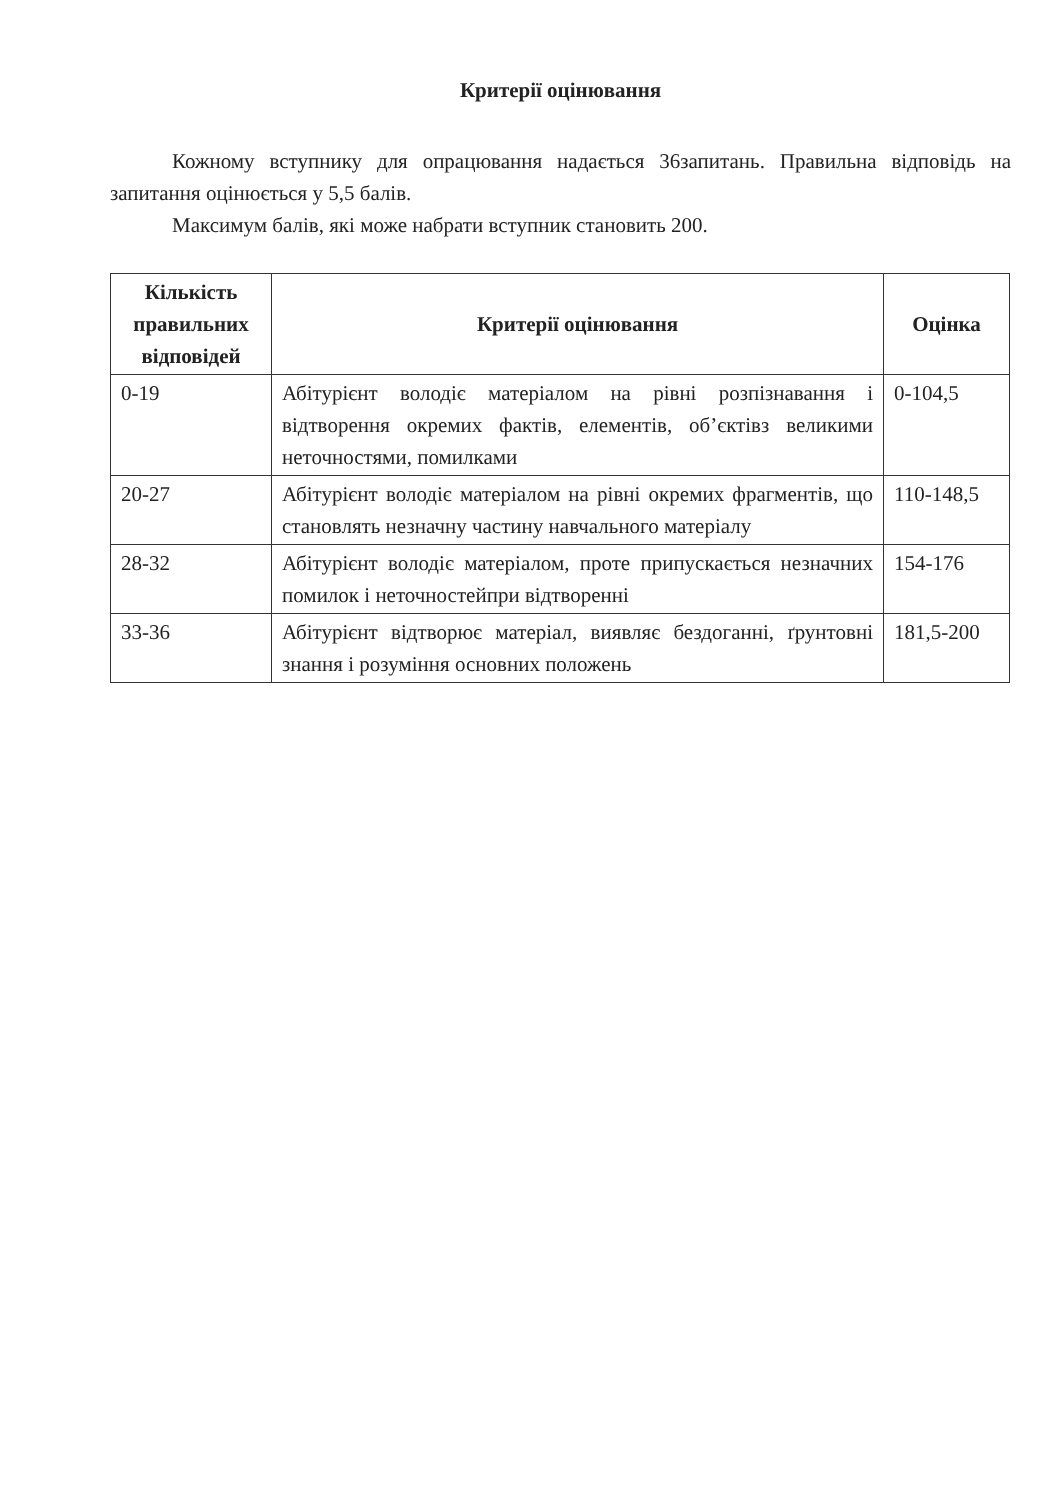Критерії оцінювання
Кожному вступнику для опрацювання надається 36запитань. Правильна відповідь на запитання оцінюється у 5,5 балів.
Максимум балів, які може набрати вступник становить 200.
| Кількість правильних відповідей | Критерії оцінювання | Оцінка |
| --- | --- | --- |
| 0-19 | Абітурієнт володіє матеріалом на рівні розпізнавання і відтворення окремих фактів, елементів, об’єктівз великими неточностями, помилками | 0-104,5 |
| 20-27 | Абітурієнт володіє матеріалом на рівні окремих фрагментів, що становлять незначну частину навчального матеріалу | 110-148,5 |
| 28-32 | Абітурієнт володіє матеріалом, проте припускається незначних помилок і неточностейпри відтворенні | 154-176 |
| 33-36 | Абітурієнт відтворює матеріал, виявляє бездоганні, ґрунтовні знання і розуміння основних положень | 181,5-200 |